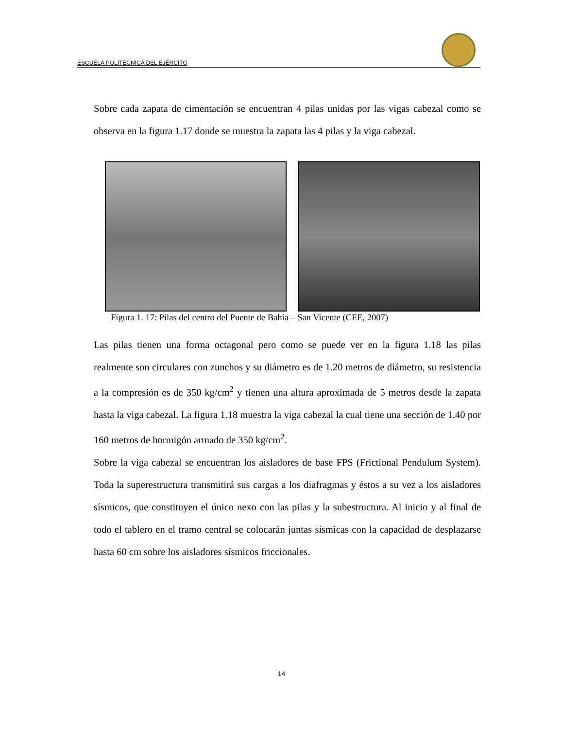ESCUELA POLITECNICA DEL EJÉRCITO
Sobre cada zapata de cimentación se encuentran 4 pilas unidas por las vigas cabezal como se observa en la figura 1.17 donde se muestra la zapata las 4 pilas y la viga cabezal.
Figura 1. 17: Pilas del centro del Puente de Bahía – San Vicente (CEE, 2007)
Las pilas tienen una forma octagonal pero como se puede ver en la figura 1.18 las pilas realmente son circulares con zunchos y su diámetro es de 1.20 metros de diámetro, su resistencia a la compresión es de 350 kg/cm<sup>2</sup> y tienen una altura aproximada de 5 metros desde la zapata hasta la viga cabezal. La figura 1.18 muestra la viga cabezal la cual tiene una sección de 1.40 por 160 metros de hormigón armado de 350 kg/cm<sup>2</sup>.
Sobre la viga cabezal se encuentran los aisladores de base FPS (Frictional Pendulum System). Toda la superestructura transmitirá sus cargas a los diafragmas y éstos a su vez a los aisladores sísmicos, que constituyen el único nexo con las pilas y la subestructura. Al inicio y al final de todo el tablero en el tramo central se colocarán juntas sísmicas con la capacidad de desplazarse hasta 60 cm sobre los aisladores sísmicos friccionales.
14